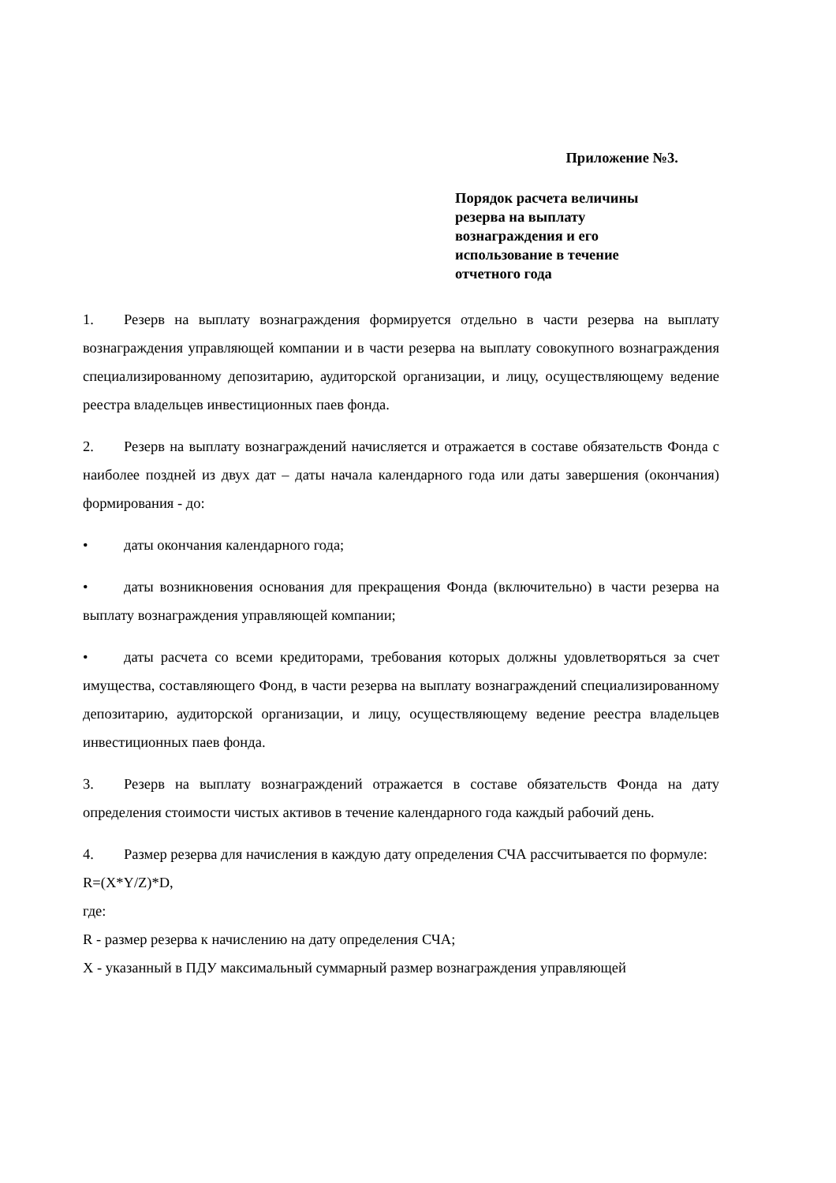Приложение №3.
Порядок расчета величины резерва на выплату вознаграждения и его использование в течение отчетного года
1. Резерв на выплату вознаграждения формируется отдельно в части резерва на выплату вознаграждения управляющей компании и в части резерва на выплату совокупного вознаграждения специализированному депозитарию, аудиторской организации, и лицу, осуществляющему ведение реестра владельцев инвестиционных паев фонда.
2. Резерв на выплату вознаграждений начисляется и отражается в составе обязательств Фонда с наиболее поздней из двух дат – даты начала календарного года или даты завершения (окончания) формирования - до:
• даты окончания календарного года;
• даты возникновения основания для прекращения Фонда (включительно) в части резерва на выплату вознаграждения управляющей компании;
• даты расчета со всеми кредиторами, требования которых должны удовлетворяться за счет имущества, составляющего Фонд, в части резерва на выплату вознаграждений специализированному депозитарию, аудиторской организации, и лицу, осуществляющему ведение реестра владельцев инвестиционных паев фонда.
3. Резерв на выплату вознаграждений отражается в составе обязательств Фонда на дату определения стоимости чистых активов в течение календарного года каждый рабочий день.
4. Размер резерва для начисления в каждую дату определения СЧА рассчитывается по формуле:
R=(X*Y/Z)*D,
где:
R - размер резерва к начислению на дату определения СЧА;
X - указанный в ПДУ максимальный суммарный размер вознаграждения управляющей